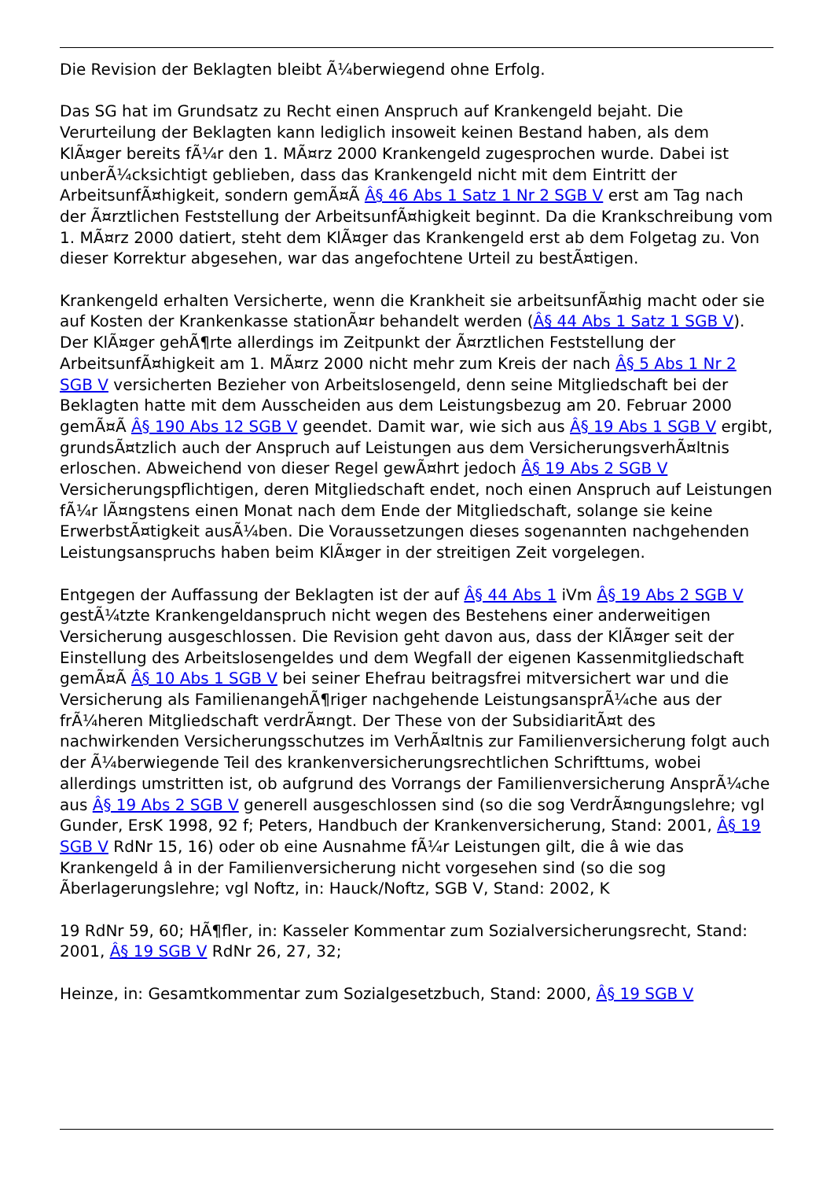Die Revision der Beklagten bleibt Ã¼berwiegend ohne Erfolg.
Das SG hat im Grundsatz zu Recht einen Anspruch auf Krankengeld bejaht. Die Verurteilung der Beklagten kann lediglich insoweit keinen Bestand haben, als dem KlÃ¤ger bereits fÃ¼r den 1. MÃ¤rz 2000 Krankengeld zugesprochen wurde. Dabei ist unberÃ¼cksichtigt geblieben, dass das Krankengeld nicht mit dem Eintritt der ArbeitsunfÃ¤higkeit, sondern gemÃ¤Ã Â§ 46 Abs 1 Satz 1 Nr 2 SGB V erst am Tag nach der Ã¤rztlichen Feststellung der ArbeitsunfÃ¤higkeit beginnt. Da die Krankschreibung vom 1. MÃ¤rz 2000 datiert, steht dem KlÃ¤ger das Krankengeld erst ab dem Folgetag zu. Von dieser Korrektur abgesehen, war das angefochtene Urteil zu bestÃ¤tigen.
Krankengeld erhalten Versicherte, wenn die Krankheit sie arbeitsunfÃ¤hig macht oder sie auf Kosten der Krankenkasse stationÃ¤r behandelt werden (Â§ 44 Abs 1 Satz 1 SGB V). Der KlÃ¤ger gehÃ¶rte allerdings im Zeitpunkt der Ã¤rztlichen Feststellung der ArbeitsunfÃ¤higkeit am 1. MÃ¤rz 2000 nicht mehr zum Kreis der nach Â§ 5 Abs 1 Nr 2 SGB V versicherten Bezieher von Arbeitslosengeld, denn seine Mitgliedschaft bei der Beklagten hatte mit dem Ausscheiden aus dem Leistungsbezug am 20. Februar 2000 gemÃ¤Ã Â§ 190 Abs 12 SGB V geendet. Damit war, wie sich aus Â§ 19 Abs 1 SGB V ergibt, grundsÃ¤tzlich auch der Anspruch auf Leistungen aus dem VersicherungsverhÃ¤ltnis erloschen. Abweichend von dieser Regel gewÃ¤hrt jedoch Â§ 19 Abs 2 SGB V Versicherungspflichtigen, deren Mitgliedschaft endet, noch einen Anspruch auf Leistungen fÃ¼r lÃ¤ngstens einen Monat nach dem Ende der Mitgliedschaft, solange sie keine ErwerbstÃ¤tigkeit ausÃ¼ben. Die Voraussetzungen dieses sogenannten nachgehenden Leistungsanspruchs haben beim KlÃ¤ger in der streitigen Zeit vorgelegen.
Entgegen der Auffassung der Beklagten ist der auf Â§ 44 Abs 1 iVm Â§ 19 Abs 2 SGB V gestÃ¼tzte Krankengeldanspruch nicht wegen des Bestehens einer anderweitigen Versicherung ausgeschlossen. Die Revision geht davon aus, dass der KlÃ¤ger seit der Einstellung des Arbeitslosengeldes und dem Wegfall der eigenen Kassenmitgliedschaft gemÃ¤Ã Â§ 10 Abs 1 SGB V bei seiner Ehefrau beitragsfrei mitversichert war und die Versicherung als FamilienangehÃ¶riger nachgehende LeistungsansprÃ¼che aus der frÃ¼heren Mitgliedschaft verdrÃ¤ngt. Der These von der SubsidiaritÃ¤t des nachwirkenden Versicherungsschutzes im VerhÃ¤ltnis zur Familienversicherung folgt auch der Ã¼berwiegende Teil des krankenversicherungsrechtlichen Schrifttums, wobei allerdings umstritten ist, ob aufgrund des Vorrangs der Familienversicherung AnsprÃ¼che aus Â§ 19 Abs 2 SGB V generell ausgeschlossen sind (so die sog VerdrÃ¤ngungslehre; vgl Gunder, ErsK 1998, 92 f; Peters, Handbuch der Krankenversicherung, Stand: 2001, Â§ 19 SGB V RdNr 15, 16) oder ob eine Ausnahme fÃ¼r Leistungen gilt, die â wie das Krankengeld â in der Familienversicherung nicht vorgesehen sind (so die sog Ãberlagerungslehre; vgl Noftz, in: Hauck/Noftz, SGB V, Stand: 2002, K
19 RdNr 59, 60; HÃ¶fler, in: Kasseler Kommentar zum Sozialversicherungsrecht, Stand: 2001, Â§ 19 SGB V RdNr 26, 27, 32;
Heinze, in: Gesamtkommentar zum Sozialgesetzbuch, Stand: 2000, Â§ 19 SGB V